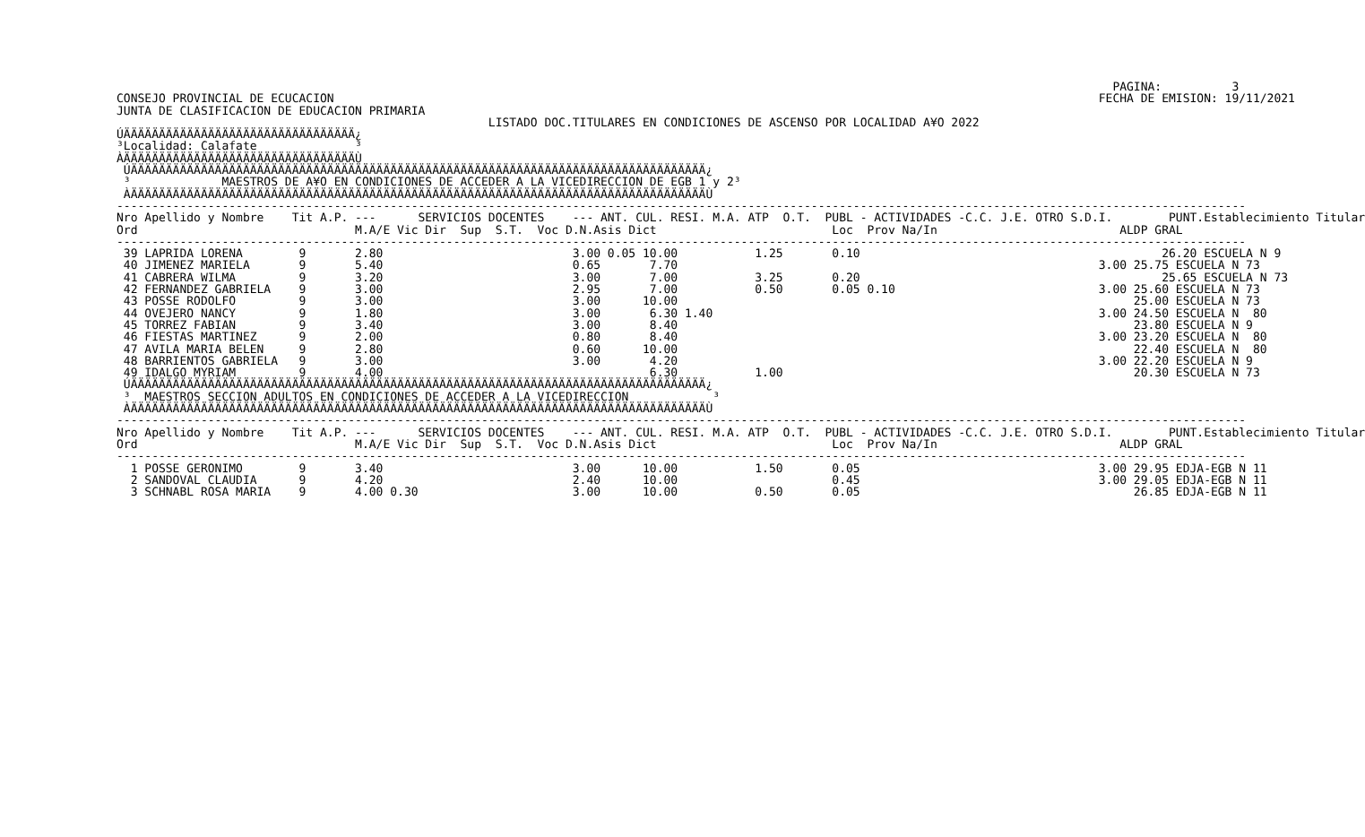PAGINA:          3
CONSEJO PROVINCIAL DE ECUCACION                                                                                                             FECHA DE EMISION: 19/11/2021
JUNTA DE CLASIFICACION DE EDUCACION PRIMARIA
                                                     LISTADO DOC.TITULARES EN CONDICIONES DE ASCENSO POR LOCALIDAD A¥O 2022
ÚÄÄÄÄÄÄÄÄÄÄÄÄÄÄÄÄÄÄÄÄÄÄÄÄÄÄÄÄÄÄÄÄÄ¿
³Localidad: Calafate              ³
ÀÄÄÄÄÄÄÄÄÄÄÄÄÄÄÄÄÄÄÄÄÄÄÄÄÄÄÄÄÄÄÄÄÄÙ
 ÚÄÄÄÄÄÄÄÄÄÄÄÄÄÄÄÄÄÄÄÄÄÄÄÄÄÄÄÄÄÄÄÄÄÄÄÄÄÄÄÄÄÄÄÄÄÄÄÄÄÄÄÄÄÄÄÄÄÄÄÄÄÄÄÄÄÄÄÄÄÄÄÄÄÄÄÄÄÄÄÄÄÄ¿
 ³             MAESTROS DE A¥O EN CONDICIONES DE ACCEDER A LA VICEDIRECCION DE EGB 1 y 2³
 ÀÄÄÄÄÄÄÄÄÄÄÄÄÄÄÄÄÄÄÄÄÄÄÄÄÄÄÄÄÄÄÄÄÄÄÄÄÄÄÄÄÄÄÄÄÄÄÄÄÄÄÄÄÄÄÄÄÄÄÄÄÄÄÄÄÄÄÄÄÄÄÄÄÄÄÄÄÄÄÄÄÄÄÙ
-----------------------------------------------------------------------------------------------------------------------------------------------------------------
Nro Apellido y Nombre    Tit A.P. ---      SERVICIOS DOCENTES    --- ANT. CUL. RESI. M.A. ATP  O.T.  PUBL - ACTIVIDADES -C.C. J.E. OTRO S.D.I.        PUNT.Establecimiento Titular
Ord                               M.A/E Vic Dir  Sup  S.T.  Voc D.N.Asis Dict                         Loc  Prov Na/In                          ALDP GRAL
-----------------------------------------------------------------------------------------------------------------------------------------------------------------
 39 LAPRIDA LORENA        9       2.80                           3.00 0.05 10.00           1.25       0.10                                           26.20 ESCUELA N 9
 40 JIMENEZ MARIELA       9       5.40                           0.65       7.70                                                            3.00 25.75 ESCUELA N 73
 41 CABRERA WILMA         9       3.20                           3.00       7.00           3.25       0.20                                           25.65 ESCUELA N 73
 42 FERNANDEZ GABRIELA    9       3.00                           2.95       7.00           0.50       0.05 0.10                             3.00 25.60 ESCUELA N 73
 43 POSSE RODOLFO         9       3.00                           3.00      10.00                                                                 25.00 ESCUELA N 73
 44 OVEJERO NANCY         9       1.80                           3.00       6.30 1.40                                                       3.00 24.50 ESCUELA N  80
 45 TORREZ FABIAN         9       3.40                           3.00       8.40                                                                 23.80 ESCUELA N 9
 46 FIESTAS MARTINEZ      9       2.00                           0.80       8.40                                                            3.00 23.20 ESCUELA N  80
 47 AVILA MARIA BELEN     9       2.80                           0.60      10.00                                                                 22.40 ESCUELA N  80
 48 BARRIENTOS GABRIELA   9       3.00                           3.00       4.20                                                            3.00 22.20 ESCUELA N 9
 49 IDALGO MYRIAM         9       4.00                                      6.30           1.00                                                  20.30 ESCUELA N 73
 ÚÄÄÄÄÄÄÄÄÄÄÄÄÄÄÄÄÄÄÄÄÄÄÄÄÄÄÄÄÄÄÄÄÄÄÄÄÄÄÄÄÄÄÄÄÄÄÄÄÄÄÄÄÄÄÄÄÄÄÄÄÄÄÄÄÄÄÄÄÄÄÄÄÄÄÄÄÄÄÄÄÄÄ¿
 ³  MAESTROS SECCION ADULTOS EN CONDICIONES DE ACCEDER A LA VICEDIRECCION            ³
 ÀÄÄÄÄÄÄÄÄÄÄÄÄÄÄÄÄÄÄÄÄÄÄÄÄÄÄÄÄÄÄÄÄÄÄÄÄÄÄÄÄÄÄÄÄÄÄÄÄÄÄÄÄÄÄÄÄÄÄÄÄÄÄÄÄÄÄÄÄÄÄÄÄÄÄÄÄÄÄÄÄÄÄÙ
-----------------------------------------------------------------------------------------------------------------------------------------------------------------
Nro Apellido y Nombre    Tit A.P. ---      SERVICIOS DOCENTES    --- ANT. CUL. RESI. M.A. ATP  O.T.  PUBL - ACTIVIDADES -C.C. J.E. OTRO S.D.I.        PUNT.Establecimiento Titular
Ord                               M.A/E Vic Dir  Sup  S.T.  Voc D.N.Asis Dict                         Loc  Prov Na/In                          ALDP GRAL
-----------------------------------------------------------------------------------------------------------------------------------------------------------------
  1 POSSE GERONIMO        9       3.40                           3.00      10.00           1.50       0.05                                  3.00 29.95 EDJA-EGB N 11
  2 SANDOVAL CLAUDIA      9       4.20                           2.40      10.00                      0.45                                  3.00 29.05 EDJA-EGB N 11
  3 SCHNABL ROSA MARIA    9       4.00 0.30                      3.00      10.00           0.50       0.05                                       26.85 EDJA-EGB N 11